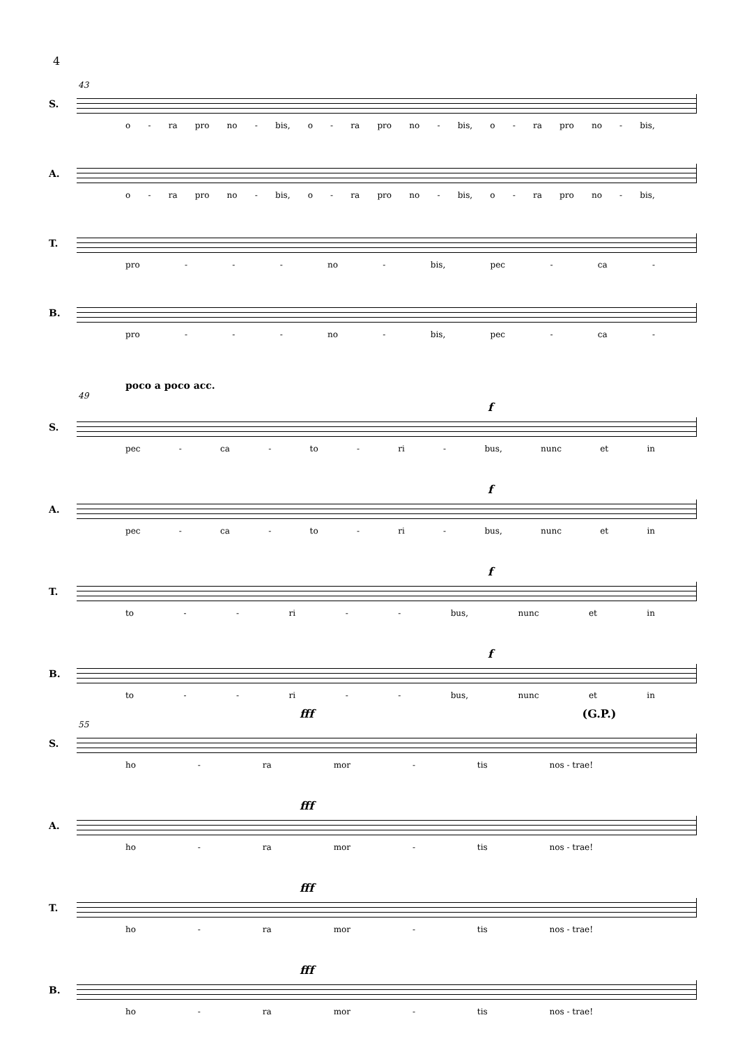4
43
S.
o - ra pro no - bis, o - ra pro no - bis, o - ra pro no - bis,
A.
o - ra pro no - bis, o - ra pro no - bis, o - ra pro no - bis,
T.
pro - - - no - bis, pec - ca -
B.
pro - - - no - bis, pec - ca -
poco a poco acc.
49
f
S.
pec - ca - to - ri - bus, nunc et in
f
A.
pec - ca - to - ri - bus, nunc et in
f
T.
to - - ri - - bus, nunc et in
f
B.
to - - ri - - bus, nunc et in
fff (G.P.)
55
S.
ho - ra mor - tis nos - trae!
fff
A.
ho - ra mor - tis nos - trae!
fff
T.
ho - ra mor - tis nos - trae!
fff
B.
ho - ra mor - tis nos - trae!